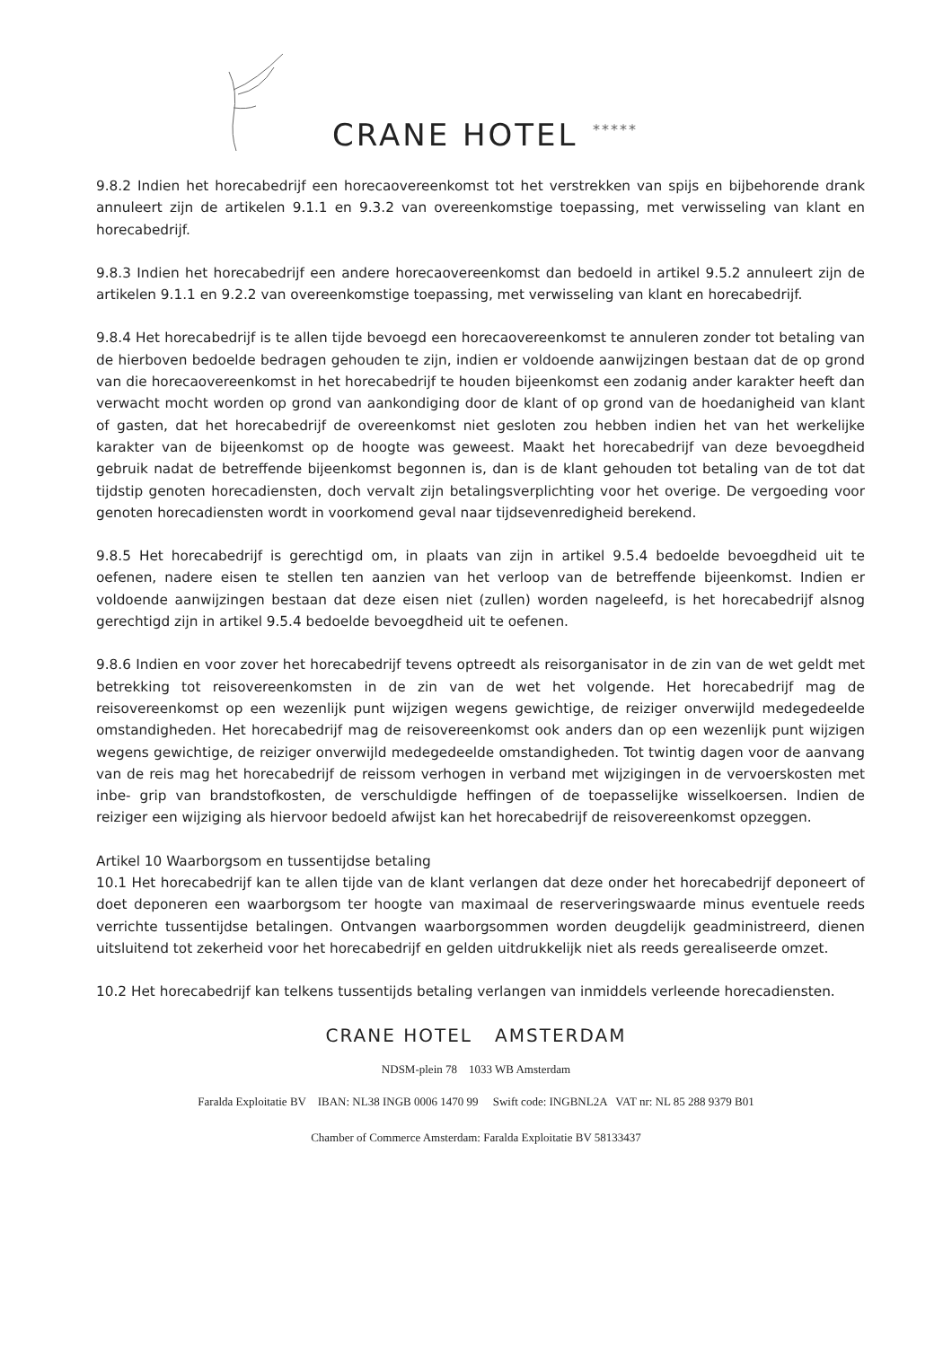CRANE HOTEL *****
9.8.2 Indien het horecabedrijf een horecaovereenkomst tot het verstrekken van spijs en bijbehorende drank annuleert zijn de artikelen 9.1.1 en 9.3.2 van overeenkomstige toepassing, met verwisseling van klant en horecabedrijf.
9.8.3 Indien het horecabedrijf een andere horecaovereenkomst dan bedoeld in artikel 9.5.2 annuleert zijn de artikelen 9.1.1 en 9.2.2 van overeenkomstige toepassing, met verwisseling van klant en horecabedrijf.
9.8.4 Het horecabedrijf is te allen tijde bevoegd een horecaovereenkomst te annuleren zonder tot betaling van de hierboven bedoelde bedragen gehouden te zijn, indien er voldoende aanwijzingen bestaan dat de op grond van die horecaovereenkomst in het horecabedrijf te houden bijeenkomst een zodanig ander karakter heeft dan verwacht mocht worden op grond van aankondiging door de klant of op grond van de hoedanigheid van klant of gasten, dat het horecabedrijf de overeenkomst niet gesloten zou hebben indien het van het werkelijke karakter van de bijeenkomst op de hoogte was geweest. Maakt het horecabedrijf van deze bevoegdheid gebruik nadat de betreffende bijeenkomst begonnen is, dan is de klant gehouden tot betaling van de tot dat tijdstip genoten horecadiensten, doch vervalt zijn betalingsverplichting voor het overige. De vergoeding voor genoten horecadiensten wordt in voorkomend geval naar tijdsevenredigheid berekend.
9.8.5 Het horecabedrijf is gerechtigd om, in plaats van zijn in artikel 9.5.4 bedoelde bevoegdheid uit te oefenen, nadere eisen te stellen ten aanzien van het verloop van de betreffende bijeenkomst. Indien er voldoende aanwijzingen bestaan dat deze eisen niet (zullen) worden nageleefd, is het horecabedrijf alsnog gerechtigd zijn in artikel 9.5.4 bedoelde bevoegdheid uit te oefenen.
9.8.6 Indien en voor zover het horecabedrijf tevens optreedt als reisorganisator in de zin van de wet geldt met betrekking tot reisovereenkomsten in de zin van de wet het volgende. Het horecabedrijf mag de reisovereenkomst op een wezenlijk punt wijzigen wegens gewichtige, de reiziger onverwijld medegedeelde omstandigheden. Het horecabedrijf mag de reisovereenkomst ook anders dan op een wezenlijk punt wijzigen wegens gewichtige, de reiziger onverwijld medegedeelde omstandigheden. Tot twintig dagen voor de aanvang van de reis mag het horecabedrijf de reissom verhogen in verband met wijzigingen in de vervoerskosten met inbe- grip van brandstofkosten, de verschuldigde heffingen of de toepasselijke wisselkoersen. Indien de reiziger een wijziging als hiervoor bedoeld afwijst kan het horecabedrijf de reisovereenkomst opzeggen.
Artikel 10 Waarborgsom en tussentijdse betaling
10.1 Het horecabedrijf kan te allen tijde van de klant verlangen dat deze onder het horecabedrijf deponeert of doet deponeren een waarborgsom ter hoogte van maximaal de reserveringswaarde minus eventuele reeds verrichte tussentijdse betalingen. Ontvangen waarborgsommen worden deugdelijk geadministreerd, dienen uitsluitend tot zekerheid voor het horecabedrijf en gelden uitdrukkelijk niet als reeds gerealiseerde omzet.
10.2 Het horecabedrijf kan telkens tussentijds betaling verlangen van inmiddels verleende horecadiensten.
CRANE HOTEL AMSTERDAM
NDSM-plein 78 1033 WB Amsterdam
Faralda Exploitatie BV IBAN: NL38 INGB 0006 1470 99 Swift code: INGBNL2A VAT nr: NL 85 288 9379 B01
Chamber of Commerce Amsterdam: Faralda Exploitatie BV 58133437